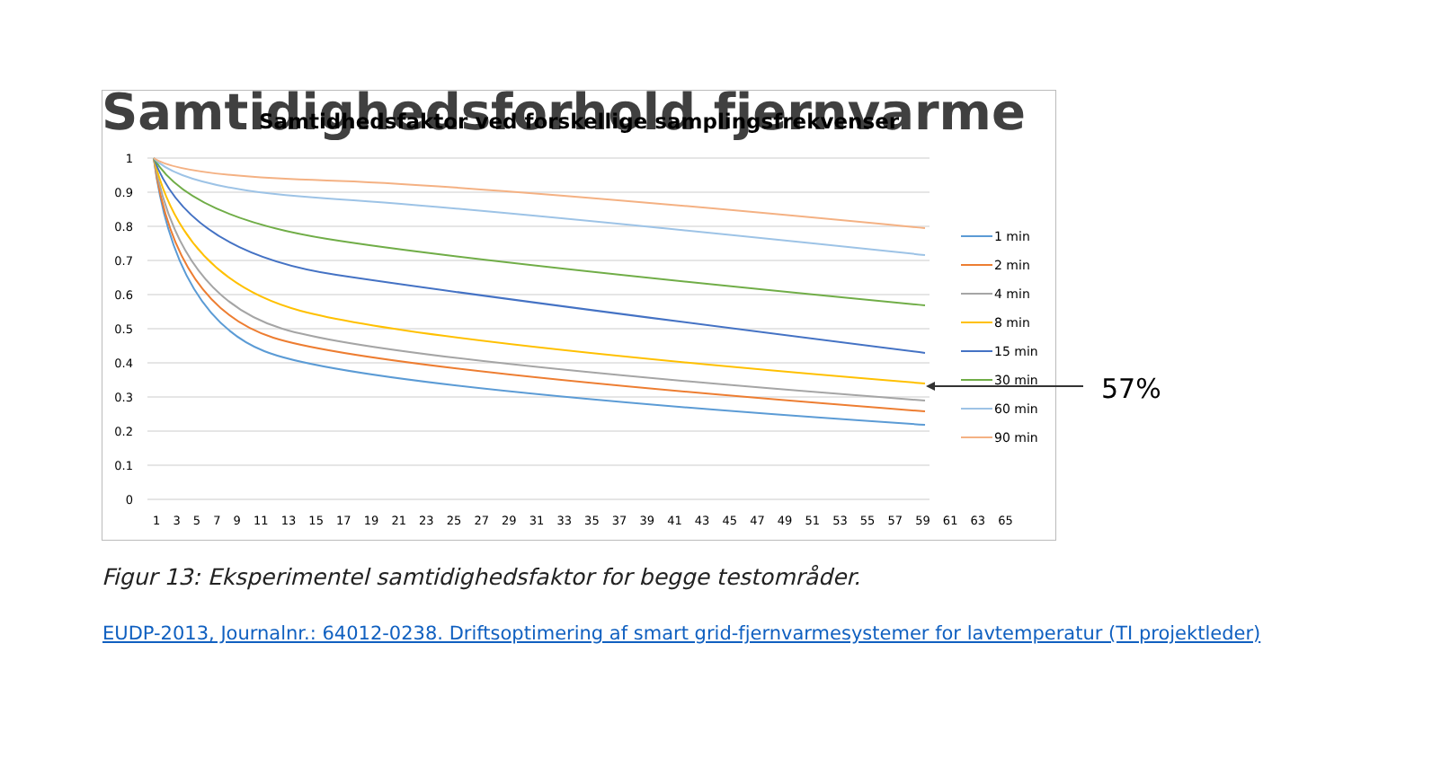Samtidighedsforhold fjernvarme
Samtidhedsfaktor ved forskellige samplingsfrekvenser
1
0.9
0.8
0.7
0.6
0.5
0.4
0.3
0.2
0.1
0
1 3 5 7 9 11 13 15 17 19 21 23 25 27 29 31 33 35 37 39 41 43 45 47 49 51 53 55 57 59 61 63 65
1 min
2 min
4 min
8 min
15 min
30 min
60 min
90 min
57%
Figur 13: Eksperimentel samtidighedsfaktor for begge testområder.
EUDP-2013, Journalnr.: 64012-0238. Driftsoptimering af smart grid-fjernvarmesystemer for lavtemperatur (TI projektleder)